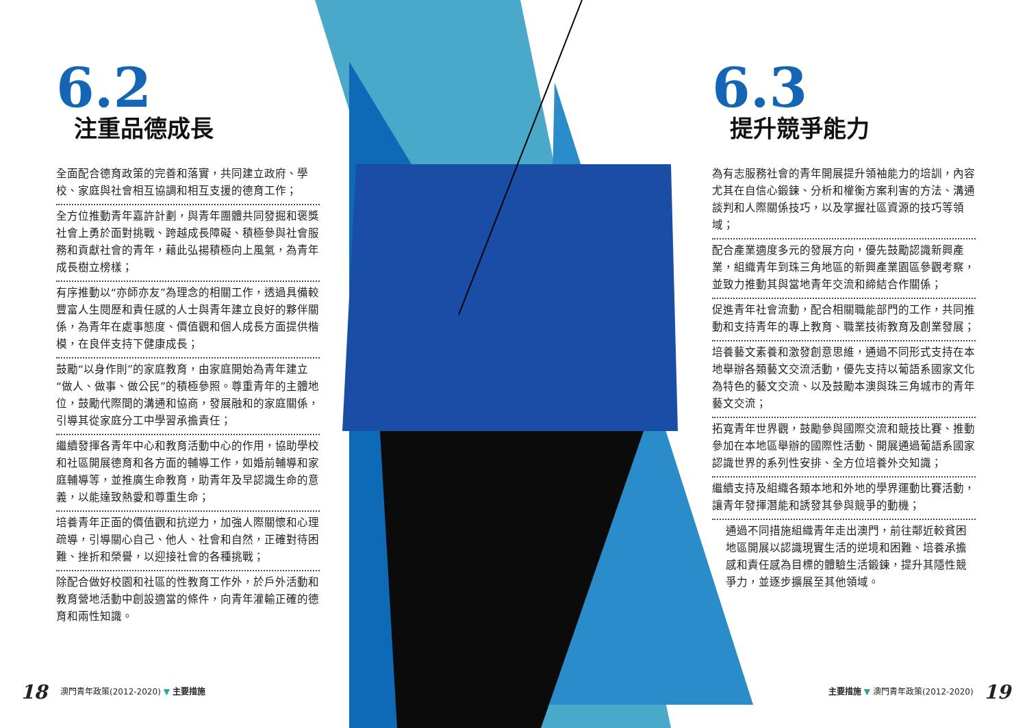6.2
注重品德成長
全面配合德育政策的完善和落實，共同建立政府、學校、家庭與社會相互協調和相互支援的德育工作；
全方位推動青年嘉許計劃，與青年團體共同發掘和褒獎社會上勇於面對挑戰、跨越成長障礙、積極參與社會服務和貢獻社會的青年，藉此弘揚積極向上風氣，為青年成長樹立榜樣；
有序推動以“亦師亦友”為理念的相關工作，透過具備較豐富人生閱歷和責任感的人士與青年建立良好的夥伴關係，為青年在處事態度、價值觀和個人成長方面提供楷模，在良伴支持下健康成長；
鼓勵“以身作則”的家庭教育，由家庭開始為青年建立“做人、做事、做公民”的積極參照。尊重青年的主體地位，鼓勵代際間的溝通和協商，發展融和的家庭關係，引導其從家庭分工中學習承擔責任；
繼續發揮各青年中心和教育活動中心的作用，協助學校和社區開展德育和各方面的輔導工作，如婚前輔導和家庭輔導等，並推廣生命教育，助青年及早認識生命的意義，以能達致熱愛和尊重生命；
培養青年正面的價值觀和抗逆力，加強人際關懷和心理疏導，引導關心自己、他人、社會和自然，正確對待困難、挫折和榮譽，以迎接社會的各種挑戰；
除配合做好校園和社區的性教育工作外，於戶外活動和教育營地活動中創設適當的條件，向青年灌輸正確的德育和兩性知識。
6.3
提升競爭能力
為有志服務社會的青年開展提升領袖能力的培訓，內容尤其在自信心鍛鍊、分析和權衡方案利害的方法、溝通談判和人際關係技巧，以及掌握社區資源的技巧等領域；
配合產業適度多元的發展方向，優先鼓勵認識新興產業，組織青年到珠三角地區的新興產業園區參觀考察，並致力推動其與當地青年交流和締結合作關係；
促進青年社會流動，配合相關職能部門的工作，共同推動和支持青年的專上教育、職業技術教育及創業發展；
培養藝文素養和激發創意思維，通過不同形式支持在本地舉辦各類藝文交流活動，優先支持以葡語系國家文化為特色的藝文交流、以及鼓勵本澳與珠三角城市的青年藝文交流；
拓寬青年世界觀，鼓勵參與國際交流和競技比賽、推動參加在本地區舉辦的國際性活動、開展通過葡語系國家認識世界的系列性安排、全方位培養外交知識；
繼續支持及組織各類本地和外地的學界運動比賽活動，讓青年發揮潛能和誘發其參與競爭的動機；
通過不同措施組織青年走出澳門，前往鄰近較貧困地區開展以認識現實生活的逆境和困難、培養承擔感和責任感為目標的體驗生活鍛鍊，提升其隱性競爭力，並逐步擴展至其他領域。
18 澳門青年政策(2012-2020) ▼ 主要措施
主要措施 ▼ 澳門青年政策(2012-2020) 19